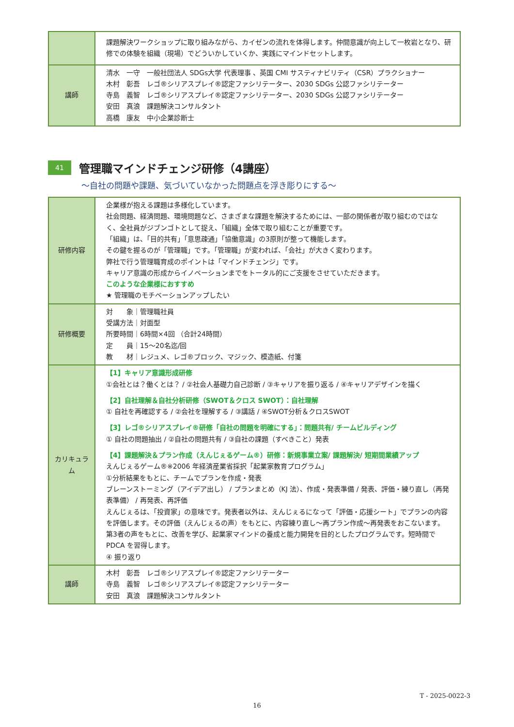| | 課題解決ワークショップに取り組みながら、カイゼンの流れを体得します。仲間意識が向上して一枚岩となり、研修での体験を組織（現場）でどういかしていくか、実践にマインドセットします。 |
| 講師 | 清水 一守 一般社団法人 SDGs大学 代表理事 、英国 CMI サスティナビリティ（CSR）プラクショナー 木村 彰吾 レゴ®シリアスプレイ®認定ファシリテーター、2030 SDGs 公認ファシリテーター 寺島 義智 レゴ®シリアスプレイ®認定ファシリテーター、2030 SDGs 公認ファシリテーター 安田 真浪 課題解決コンサルタント 高橋 康友 中小企業診断士 |
41 管理職マインドチェンジ研修（4講座）
～自社の問題や課題、気づいていなかった問題点を浮き彫りにする～
| 研修内容 | 企業様が抱える課題は多様化しています。 社会問題、経済問題、環境問題など、さまざまな課題を解決するためには、一部の関係者が取り組むのではなく、全社員がジブンゴトとして捉え、「組織」全体で取り組むことが重要です。 「組織」は、「目的共有」「意思疎通」「協働意識」の3原則が整って機能します。 その鍵を握るのが「管理職」です。「管理職」が変われば、「会社」が大きく変わります。 弊社で行う管理職育成のポイントは「マインドチェンジ」です。 キャリア意識の形成からイノベーションまでをトータル的にご支援をさせていただきます。 このような企業様におすすめ ★ 管理職のモチベーションアップしたい |
| 研修概要 | 対 象｜管理職社員 受講方法｜対面型 所要時間｜6時間×4回 （合計24時間） 定 員｜15～20名迄/回 教 材｜レジュメ、レゴ®ブロック、マジック、模造紙、付箋 |
| カリキュラム | 【1】キャリア意識形成研修 ①会社とは？働くとは？ / ②社会人基礎力自己診断 / ③キャリアを振り返る / ④キャリアデザインを描く 【2】自社理解＆自社分析研修（SWOT＆クロス SWOT）：自社理解 ① 自社を再確認する / ②会社を理解する / ③講話 / ④SWOT分析＆クロスSWOT 【3】レゴ®シリアスプレイ®研修「自社の問題を明確にする」：問題共有/ チームビルディング ① 自社の問題抽出 / ②自社の問題共有 / ③自社の課題（すべきこと）発表 【4】課題解決＆プラン作成（えんじぇるゲーム®）研修：新規事業立案/ 課題解決/ 短期間業績アップ えんじぇるゲーム®※2006 年経済産業省採択「起業家教育プログラム」 ①分析結果をもとに、チームでプランを作成・発表 ブレーンストーミング（アイデア出し） / プランまとめ（KJ 法）、作成・発表準備 / 発表、評価・練り直し（再発表準備） / 再発表、再評価 えんじぇるは、「投資家」の意味です。発表者以外は、えんじぇるになって「評価・応援シート」でプランの内容を評価します。その評価（えんじぇるの声）をもとに、内容練り直し～再プラン作成～再発表をおこないます。 第3者の声をもとに、改善を学び、起業家マインドの養成と能力開発を目的としたプログラムです。短時間で PDCA を習得します。 ④ 振り返り |
| 講師 | 木村 彰吾 レゴ®シリアスプレイ®認定ファシリテーター 寺島 義智 レゴ®シリアスプレイ®認定ファシリテーター 安田 真浪 課題解決コンサルタント |
T - 2025-0022-3
16